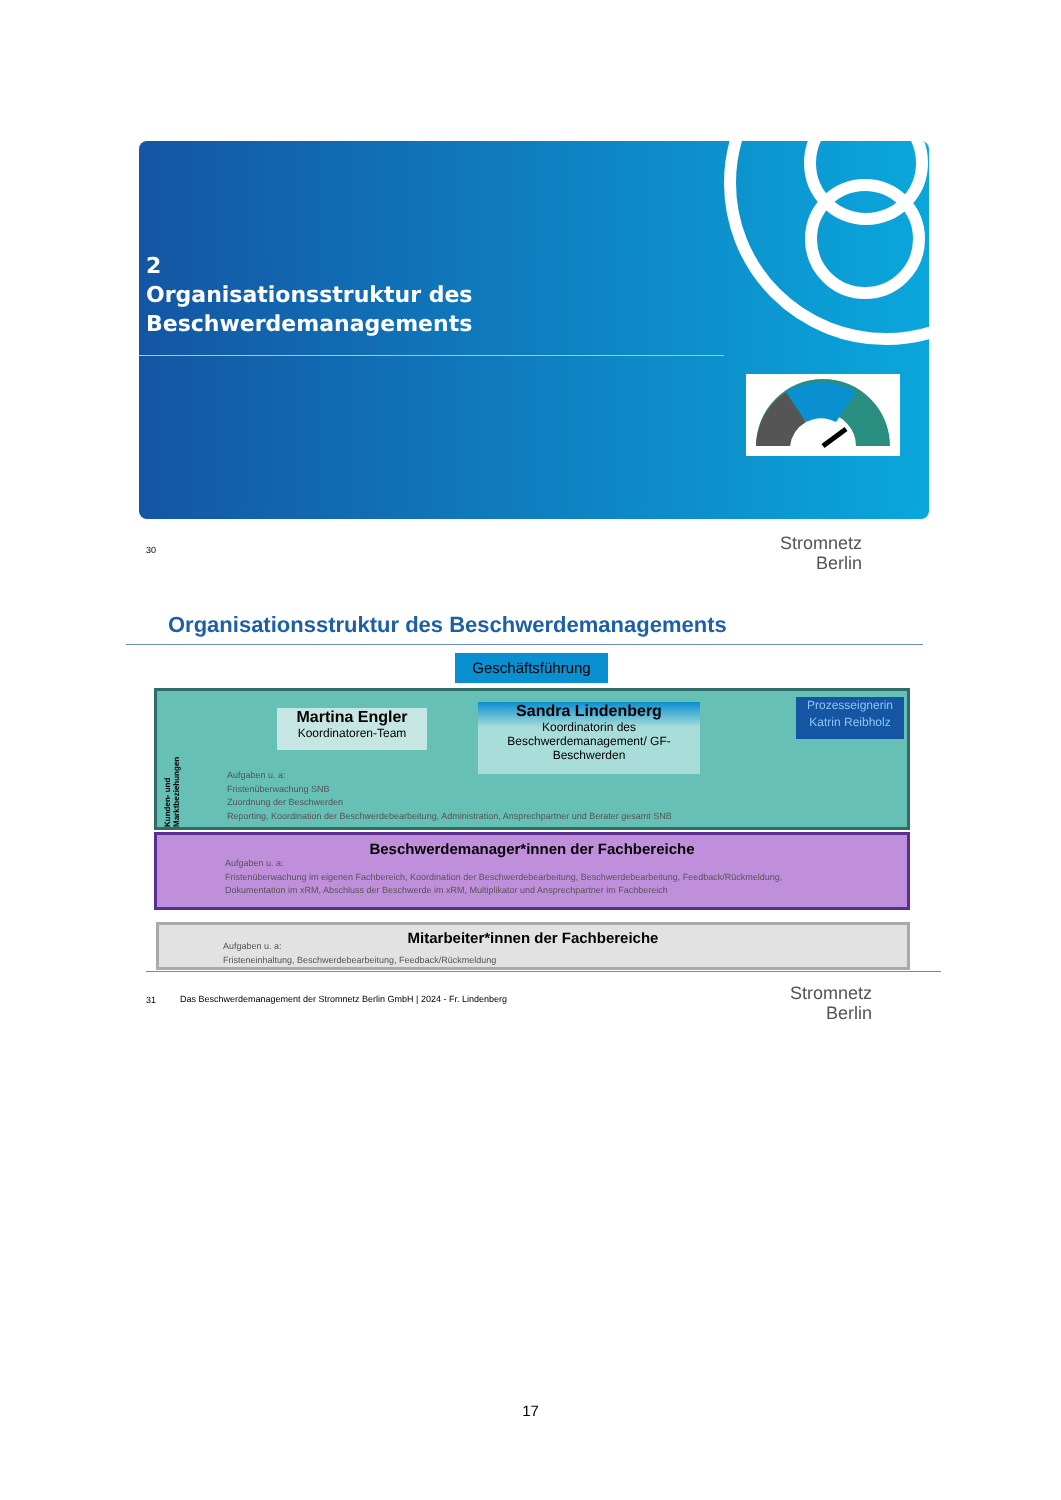2
Organisationsstruktur des
Beschwerdemanagements
30
Stromnetz
Berlin
Organisationsstruktur des Beschwerdemanagements
Geschäftsführung
Martina Engler
Koordinatoren-Team
Sandra Lindenberg
Koordinatorin des Beschwerdemanagement/ GF-Beschwerden
Prozesseignerin
Katrin Reibholz
Kunden- und Marktbeziehungen
Aufgaben u. a:
Fristenüberwachung SNB
Zuordnung der Beschwerden
Reporting, Koordination der Beschwerdebearbeitung, Administration, Ansprechpartner und Berater gesamt SNB
Beschwerdemanager*innen der Fachbereiche
Aufgaben u. a:
Fristenüberwachung im eigenen Fachbereich, Koordination der Beschwerdebearbeitung, Beschwerdebearbeitung, Feedback/Rückmeldung,
Dokumentation im xRM, Abschluss der Beschwerde im xRM, Multiplikator und Ansprechpartner im Fachbereich
Mitarbeiter*innen der Fachbereiche
Aufgaben u. a:
Fristeneinhaltung, Beschwerdebearbeitung, Feedback/Rückmeldung
31
Das Beschwerdemanagement der Stromnetz Berlin GmbH | 2024 - Fr. Lindenberg
Stromnetz
Berlin
17